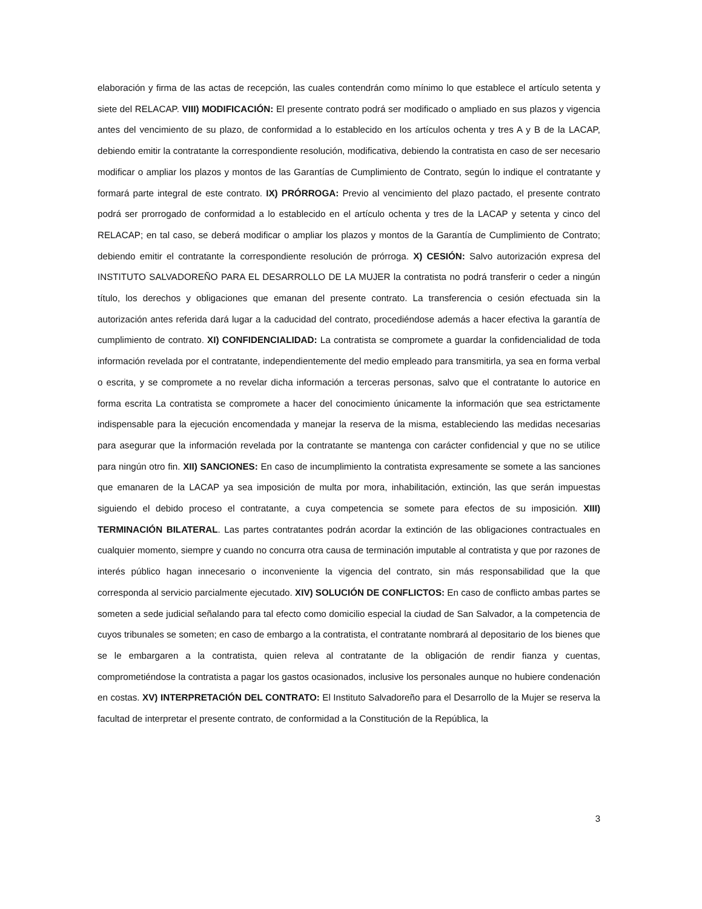elaboración y firma de las actas de recepción, las cuales contendrán como mínimo lo que establece el artículo setenta y siete del RELACAP. VIII) MODIFICACIÓN: El presente contrato podrá ser modificado o ampliado en sus plazos y vigencia antes del vencimiento de su plazo, de conformidad a lo establecido en los artículos ochenta y tres A y B de la LACAP, debiendo emitir la contratante la correspondiente resolución, modificativa, debiendo la contratista en caso de ser necesario modificar o ampliar los plazos y montos de las Garantías de Cumplimiento de Contrato, según lo indique el contratante y formará parte integral de este contrato. IX) PRÓRROGA: Previo al vencimiento del plazo pactado, el presente contrato podrá ser prorrogado de conformidad a lo establecido en el artículo ochenta y tres de la LACAP y setenta y cinco del RELACAP; en tal caso, se deberá modificar o ampliar los plazos y montos de la Garantía de Cumplimiento de Contrato; debiendo emitir el contratante la correspondiente resolución de prórroga. X) CESIÓN: Salvo autorización expresa del INSTITUTO SALVADOREÑO PARA EL DESARROLLO DE LA MUJER la contratista no podrá transferir o ceder a ningún título, los derechos y obligaciones que emanan del presente contrato. La transferencia o cesión efectuada sin la autorización antes referida dará lugar a la caducidad del contrato, procediéndose además a hacer efectiva la garantía de cumplimiento de contrato. XI) CONFIDENCIALIDAD: La contratista se compromete a guardar la confidencialidad de toda información revelada por el contratante, independientemente del medio empleado para transmitirla, ya sea en forma verbal o escrita, y se compromete a no revelar dicha información a terceras personas, salvo que el contratante lo autorice en forma escrita La contratista se compromete a hacer del conocimiento únicamente la información que sea estrictamente indispensable para la ejecución encomendada y manejar la reserva de la misma, estableciendo las medidas necesarias para asegurar que la información revelada por la contratante se mantenga con carácter confidencial y que no se utilice para ningún otro fin. XII) SANCIONES: En caso de incumplimiento la contratista expresamente se somete a las sanciones que emanaren de la LACAP ya sea imposición de multa por mora, inhabilitación, extinción, las que serán impuestas siguiendo el debido proceso el contratante, a cuya competencia se somete para efectos de su imposición. XIII) TERMINACIÓN BILATERAL. Las partes contratantes podrán acordar la extinción de las obligaciones contractuales en cualquier momento, siempre y cuando no concurra otra causa de terminación imputable al contratista y que por razones de interés público hagan innecesario o inconveniente la vigencia del contrato, sin más responsabilidad que la que corresponda al servicio parcialmente ejecutado. XIV) SOLUCIÓN DE CONFLICTOS: En caso de conflicto ambas partes se someten a sede judicial señalando para tal efecto como domicilio especial la ciudad de San Salvador, a la competencia de cuyos tribunales se someten; en caso de embargo a la contratista, el contratante nombrará al depositario de los bienes que se le embargaren a la contratista, quien releva al contratante de la obligación de rendir fianza y cuentas, comprometiéndose la contratista a pagar los gastos ocasionados, inclusive los personales aunque no hubiere condenación en costas. XV) INTERPRETACIÓN DEL CONTRATO: El Instituto Salvadoreño para el Desarrollo de la Mujer se reserva la facultad de interpretar el presente contrato, de conformidad a la Constitución de la República, la
3